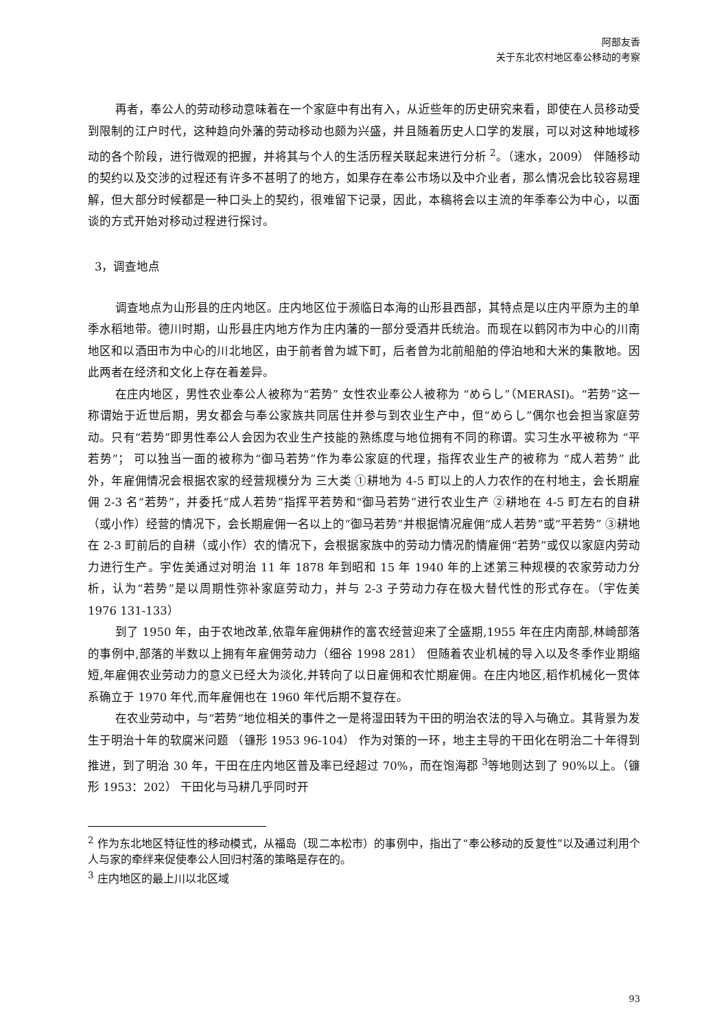阿部友香
关于东北农村地区奉公移动的考察
再者，奉公人的劳动移动意味着在一个家庭中有出有入，从近些年的历史研究来看，即使在人员移动受到限制的江户时代，这种趋向外藩的劳动移动也颇为兴盛，并且随着历史人口学的发展，可以对这种地域移动的各个阶段，进行微观的把握，并将其与个人的生活历程关联起来进行分析 <sup>2</sup>。（速水，2009） 伴随移动的契约以及交涉的过程还有许多不甚明了的地方，如果存在奉公市场以及中介业者，那么情况会比较容易理解，但大部分时候都是一种口头上的契约，很难留下记录，因此，本稿将会以主流的年季奉公为中心，以面谈的方式开始对移动过程进行探讨。
3，调查地点
调查地点为山形县的庄内地区。庄内地区位于濒临日本海的山形县西部，其特点是以庄内平原为主的单季水稻地带。德川时期，山形县庄内地方作为庄内藩的一部分受酒井氏统治。而现在以鹤冈市为中心的川南地区和以酒田市为中心的川北地区，由于前者曾为城下町，后者曾为北前船舶的停泊地和大米的集散地。因此两者在经济和文化上存在着差异。
在庄内地区，男性农业奉公人被称为“若势” 女性农业奉公人被称为 “めらし”（MERASI)。“若势”这一称谓始于近世后期，男女都会与奉公家族共同居住并参与到农业生产中，但“めらし”偶尔也会担当家庭劳动。只有“若势”即男性奉公人会因为农业生产技能的熟练度与地位拥有不同的称谓。实习生水平被称为 “平若势”； 可以独当一面的被称为“御马若势”作为奉公家庭的代理，指挥农业生产的被称为 “成人若势” 此外，年雇佣情况会根据农家的经营规模分为 三大类 ①耕地为 4-5 町以上的人力农作的在村地主，会长期雇佣 2-3 名“若势”，并委托“成人若势”指挥平若势和“御马若势”进行农业生产 ②耕地在 4-5 町左右的自耕（或小作）经营的情况下，会长期雇佣一名以上的“御马若势”并根据情况雇佣“成人若势”或“平若势” ③耕地在 2-3 町前后的自耕（或小作）农的情况下，会根据家族中的劳动力情况酌情雇佣“若势”或仅以家庭内劳动力进行生产。宇佐美通过对明治 11 年 1878 年到昭和 15 年 1940 年的上述第三种规模的农家劳动力分析，认为“若势”是以周期性弥补家庭劳动力，并与 2-3 子劳动力存在极大替代性的形式存在。（宇佐美 1976 131-133）
到了 1950 年，由于农地改革,依靠年雇佣耕作的富农经营迎来了全盛期,1955 年在庄内南部,林崎部落的事例中,部落的半数以上拥有年雇佣劳动力（细谷 1998 281） 但随着农业机械的导入以及冬季作业期缩短,年雇佣农业劳动力的意义已经大为淡化,并转向了以日雇佣和农忙期雇佣。在庄内地区,稻作机械化一贯体系确立于 1970 年代,而年雇佣也在 1960 年代后期不复存在。
在农业劳动中，与“若势”地位相关的事件之一是将湿田转为干田的明治农法的导入与确立。其背景为发生于明治十年的软腐米问题 （镰形 1953 96-104） 作为对策的一环，地主主导的干田化在明治二十年得到推进，到了明治 30 年，干田在庄内地区普及率已经超过 70%，而在饱海郡 <sup>3</sup>等地则达到了 90%以上。（镰形 1953：202） 干田化与马耕几乎同时开
<sup>2</sup> 作为东北地区特征性的移动模式，从福岛（现二本松市）的事例中，指出了“奉公移动的反复性”以及通过利用个人与家的牵绊来促使奉公人回归村落的策略是存在的。
<sup>3</sup> 庄内地区的最上川以北区域
93